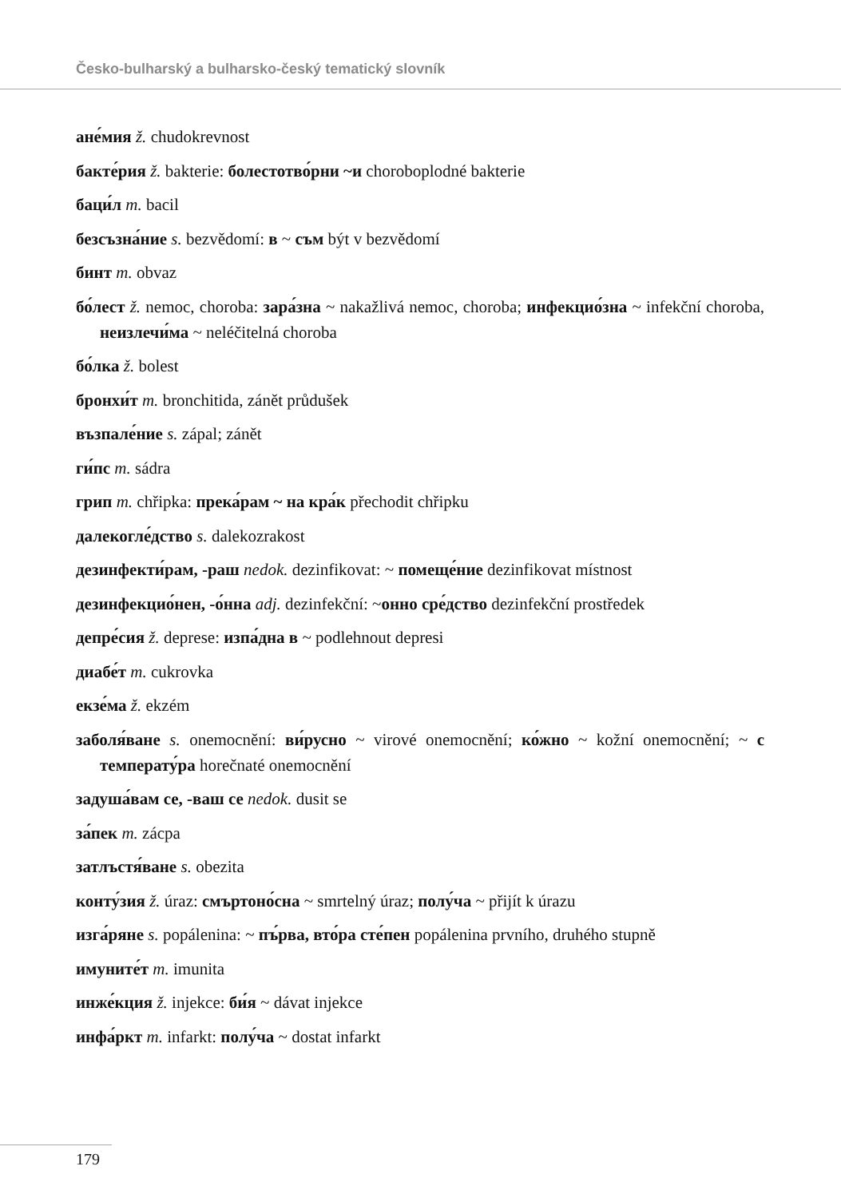Česko-bulharský a bulharsko-český tematický slovník
ане́мия ž. chudokrevnost
бакте́рия ž. bakterie: болестотво́рни ~и choroboplodné bakterie
баци́л m. bacil
безсъзна́ние s. bezvědomí: в ~ съм být v bezvědomí
бинт m. obvaz
бо́лест ž. nemoc, choroba: зара́зна ~ nakažlivá nemoc, choroba; инфекцио́зна ~ infekční choroba, неизлечи́ма ~ neléčitelná choroba
бо́лка ž. bolest
бронхи́т m. bronchitida, zánět průdušek
възпале́ние s. zápal; zánět
ги́пс m. sádra
грип m. chřipka: прека́рам ~ на кра́к přechodit chřipku
далекогле́дство s. dalekozrakost
дезинфекти́рам, -раш nedok. dezinfikovat: ~ помеще́ние dezinfikovat místnost
дезинфекцио́нен, -о́нна adj. dezinfekční: ~онно сре́дство dezinfekční prostředek
депре́сия ž. deprese: изпа́дна в ~ podlehnout depresi
диабе́т m. cukrovka
екзе́ма ž. ekzém
заболя́ване s. onemocnění: ви́русно ~ virové onemocnění; ко́жно ~ kožní onemocnění; ~ с температу́ра horečnaté onemocnění
задуша́вам се, -ваш се nedok. dusit se
за́пек m. zácpa
затлъстя́ване s. obezita
конту́зия ž. úraz: смъртоно́сна ~ smrtelný úraz; полу́ча ~ přijít k úrazu
изга́ряне s. popálenina: ~ пъ́рва, вто́ра сте́пен popálenina prvního, druhého stupně
имуните́т m. imunita
инже́кция ž. injekce: би́я ~ dávat injekce
инфа́ркт m. infarkt: полу́ча ~ dostat infarkt
179